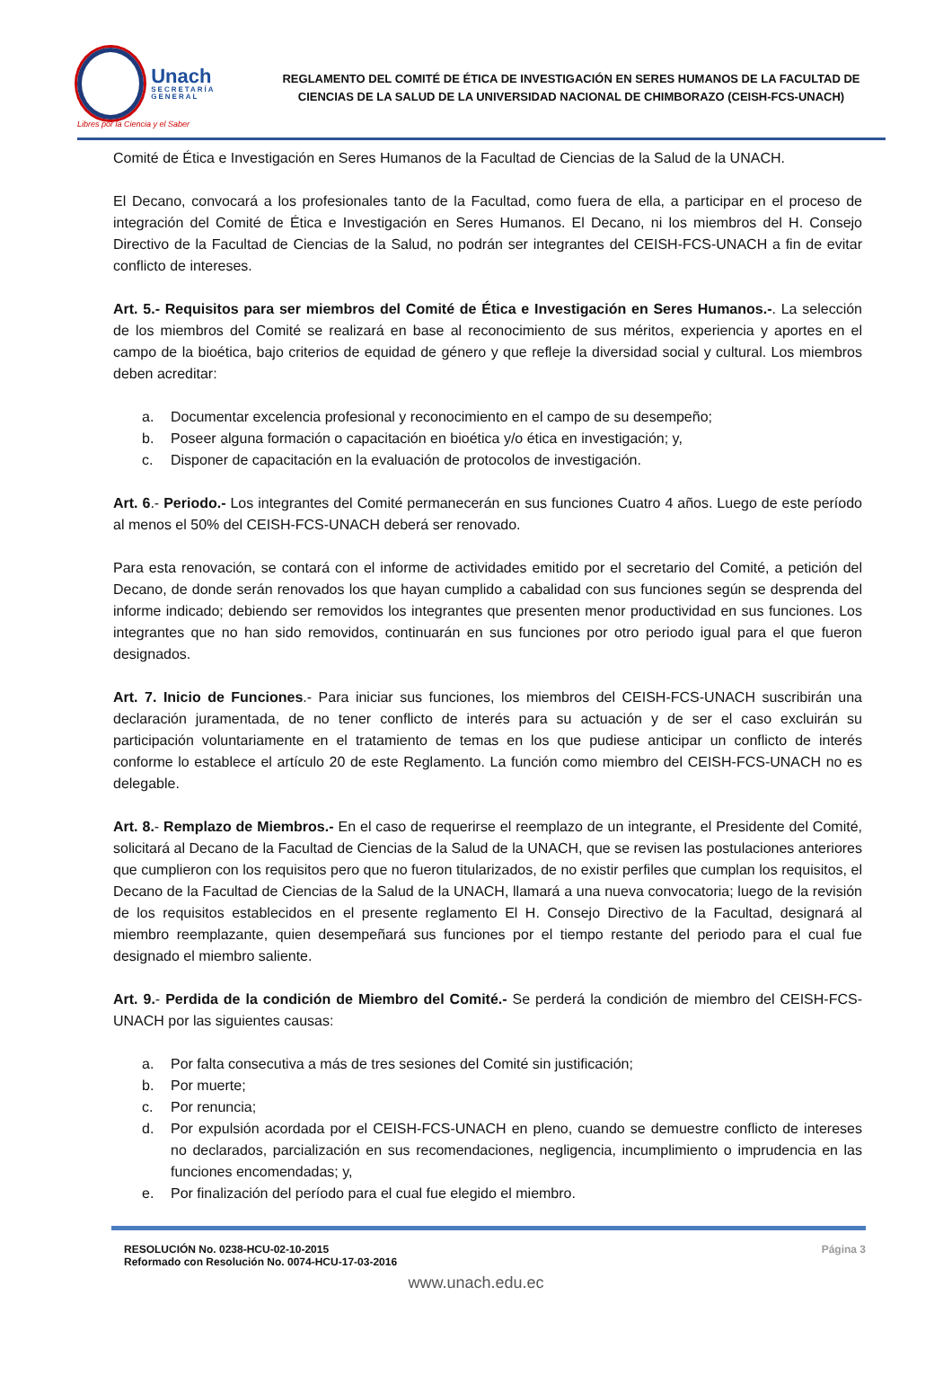Unach
SECRETARÍA GENERAL
Libres por la Ciencia y el Saber
REGLAMENTO DEL COMITÉ DE ÉTICA DE INVESTIGACIÓN EN SERES HUMANOS DE LA FACULTAD DE CIENCIAS DE LA SALUD DE LA UNIVERSIDAD NACIONAL DE CHIMBORAZO (CEISH-FCS-UNACH)
Comité de Ética e Investigación en Seres Humanos de la Facultad de Ciencias de la Salud de la UNACH.
El Decano, convocará a los profesionales tanto de la Facultad, como fuera de ella, a participar en el proceso de integración del Comité de Ética e Investigación en Seres Humanos. El Decano, ni los miembros del H. Consejo Directivo de la Facultad de Ciencias de la Salud, no podrán ser integrantes del CEISH-FCS-UNACH a fin de evitar conflicto de intereses.
Art. 5.- Requisitos para ser miembros del Comité de Ética e Investigación en Seres Humanos.-. La selección de los miembros del Comité se realizará en base al reconocimiento de sus méritos, experiencia y aportes en el campo de la bioética, bajo criterios de equidad de género y que refleje la diversidad social y cultural. Los miembros deben acreditar:
a. Documentar excelencia profesional y reconocimiento en el campo de su desempeño;
b. Poseer alguna formación o capacitación en bioética y/o ética en investigación; y,
c. Disponer de capacitación en la evaluación de protocolos de investigación.
Art. 6.- Periodo.- Los integrantes del Comité permanecerán en sus funciones Cuatro 4 años. Luego de este período al menos el 50% del CEISH-FCS-UNACH deberá ser renovado.
Para esta renovación, se contará con el informe de actividades emitido por el secretario del Comité, a petición del Decano, de donde serán renovados los que hayan cumplido a cabalidad con sus funciones según se desprenda del informe indicado; debiendo ser removidos los integrantes que presenten menor productividad en sus funciones. Los integrantes que no han sido removidos, continuarán en sus funciones por otro periodo igual para el que fueron designados.
Art. 7. Inicio de Funciones.- Para iniciar sus funciones, los miembros del CEISH-FCS-UNACH suscribirán una declaración juramentada, de no tener conflicto de interés para su actuación y de ser el caso excluirán su participación voluntariamente en el tratamiento de temas en los que pudiese anticipar un conflicto de interés conforme lo establece el artículo 20 de este Reglamento. La función como miembro del CEISH-FCS-UNACH no es delegable.
Art. 8.- Remplazo de Miembros.- En el caso de requerirse el reemplazo de un integrante, el Presidente del Comité, solicitará al Decano de la Facultad de Ciencias de la Salud de la UNACH, que se revisen las postulaciones anteriores que cumplieron con los requisitos pero que no fueron titularizados, de no existir perfiles que cumplan los requisitos, el Decano de la Facultad de Ciencias de la Salud de la UNACH, llamará a una nueva convocatoria; luego de la revisión de los requisitos establecidos en el presente reglamento El H. Consejo Directivo de la Facultad, designará al miembro reemplazante, quien desempeñará sus funciones por el tiempo restante del periodo para el cual fue designado el miembro saliente.
Art. 9.- Perdida de la condición de Miembro del Comité.- Se perderá la condición de miembro del CEISH-FCS-UNACH por las siguientes causas:
a. Por falta consecutiva a más de tres sesiones del Comité sin justificación;
b. Por muerte;
c. Por renuncia;
d. Por expulsión acordada por el CEISH-FCS-UNACH en pleno, cuando se demuestre conflicto de intereses no declarados, parcialización en sus recomendaciones, negligencia, incumplimiento o imprudencia en las funciones encomendadas; y,
e. Por finalización del período para el cual fue elegido el miembro.
RESOLUCIÓN No. 0238-HCU-02-10-2015
Reformado con Resolución No. 0074-HCU-17-03-2016
Página 3
www.unach.edu.ec